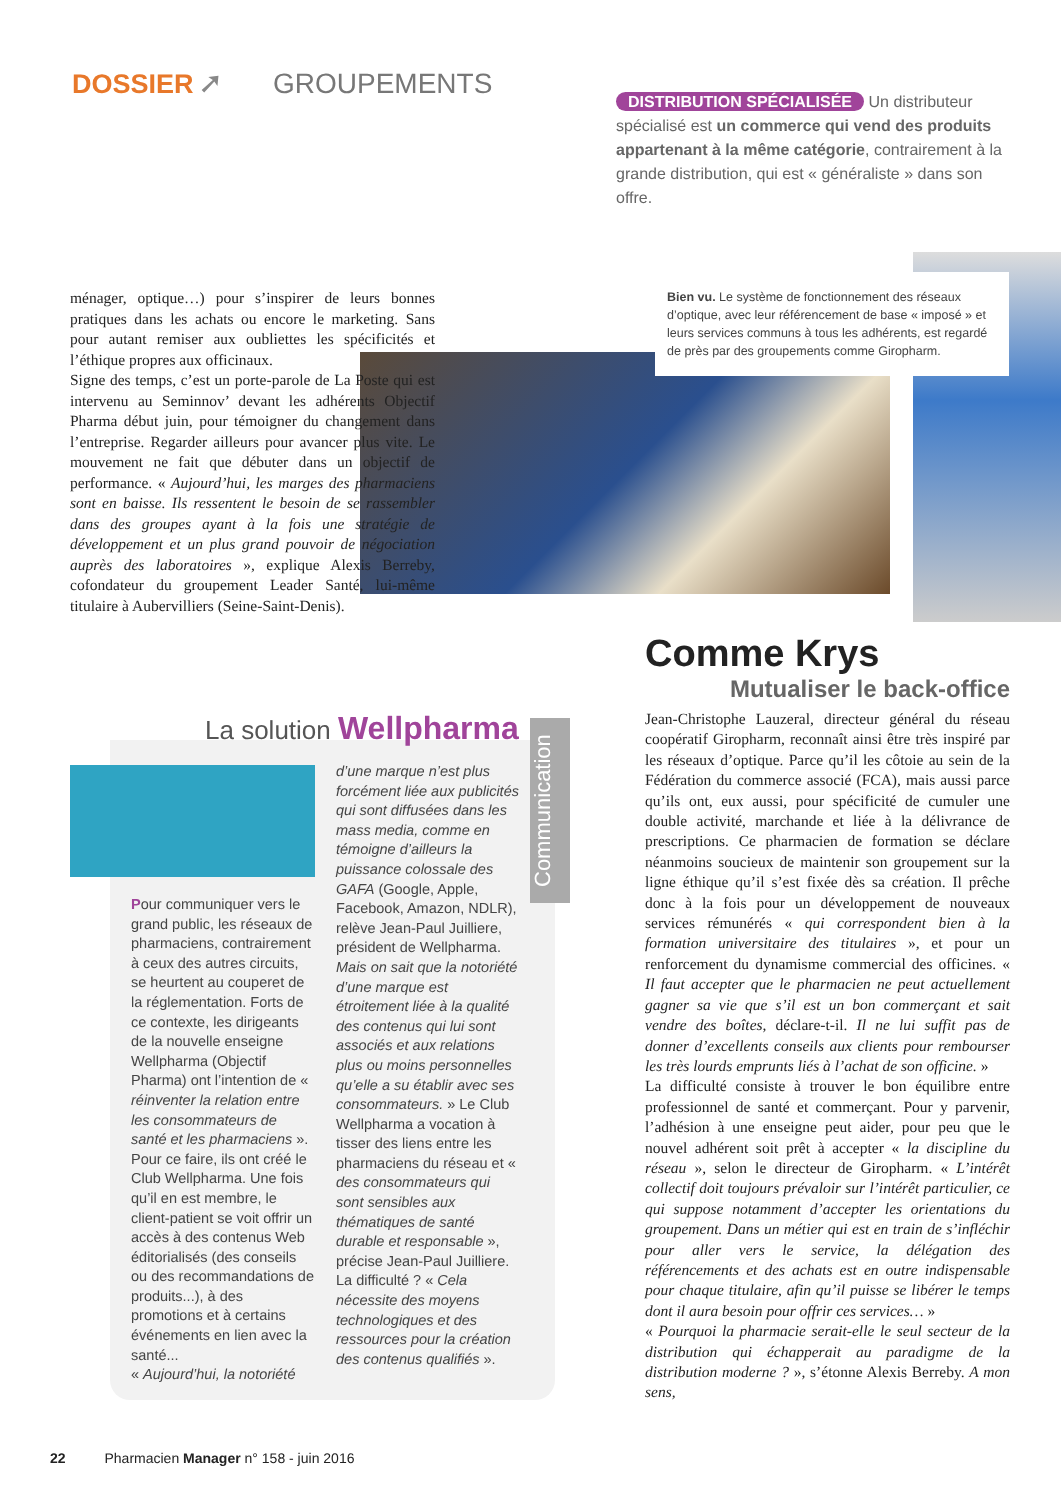DOSSIER ➚ GROUPEMENTS
DISTRIBUTION SPÉCIALISÉE Un distributeur spécialisé est un commerce qui vend des produits appartenant à la même catégorie, contrairement à la grande distribution, qui est « généraliste » dans son offre.
Bien vu. Le système de fonctionnement des réseaux d’optique, avec leur référencement de base « imposé » et leurs services communs à tous les adhérents, est regardé de près par des groupements comme Giropharm.
ménager, optique…) pour s’inspirer de leurs bonnes pratiques dans les achats ou encore le marketing. Sans pour autant remiser aux oubliettes les spécificités et l’éthique propres aux officinaux.
Signe des temps, c’est un porte-parole de La Poste qui est intervenu au Seminnov’ devant les adhérents Objectif Pharma début juin, pour témoigner du changement dans l’entreprise. Regarder ailleurs pour avancer plus vite. Le mouvement ne fait que débuter dans un objectif de performance. « Aujourd’hui, les marges des pharmaciens sont en baisse. Ils ressentent le besoin de se rassembler dans des groupes ayant à la fois une stratégie de développement et un plus grand pouvoir de négociation auprès des laboratoires », explique Alexis Berreby, cofondateur du groupement Leader Santé, lui-même titulaire à Aubervilliers (Seine-Saint-Denis).
La solution Wellpharma
Communication
Pour communiquer vers le grand public, les réseaux de pharmaciens, contrairement à ceux des autres circuits, se heurtent au couperet de la réglementation. Forts de ce contexte, les dirigeants de la nouvelle enseigne Wellpharma (Objectif Pharma) ont l’intention de « réinventer la relation entre les consommateurs de santé et les pharmaciens ». Pour ce faire, ils ont créé le Club Wellpharma. Une fois qu’il en est membre, le client-patient se voit offrir un accès à des contenus Web éditorialisés (des conseils ou des recommandations de produits...), à des promotions et à certains événements en lien avec la santé...
« Aujourd’hui, la notoriété
d’une marque n’est plus forcément liée aux publicités qui sont diffusées dans les mass media, comme en témoigne d’ailleurs la puissance colossale des GAFA (Google, Apple, Facebook, Amazon, NDLR), relève Jean-Paul Juilliere, président de Wellpharma. Mais on sait que la notoriété d’une marque est étroitement liée à la qualité des contenus qui lui sont associés et aux relations plus ou moins personnelles qu’elle a su établir avec ses consommateurs. » Le Club Wellpharma a vocation à tisser des liens entre les pharmaciens du réseau et « des consommateurs qui sont sensibles aux thématiques de santé durable et responsable », précise Jean-Paul Juilliere. La difficulté ? « Cela nécessite des moyens technologiques et des ressources pour la création des contenus qualifiés ».
Comme Krys
Mutualiser le back-office
Jean-Christophe Lauzeral, directeur général du réseau coopératif Giropharm, reconnaît ainsi être très inspiré par les réseaux d’optique. Parce qu’il les côtoie au sein de la Fédération du commerce associé (FCA), mais aussi parce qu’ils ont, eux aussi, pour spécificité de cumuler une double activité, marchande et liée à la délivrance de prescriptions. Ce pharmacien de formation se déclare néanmoins soucieux de maintenir son groupement sur la ligne éthique qu’il s’est fixée dès sa création. Il prêche donc à la fois pour un développement de nouveaux services rémunérés « qui correspondent bien à la formation universitaire des titulaires », et pour un renforcement du dynamisme commercial des officines. « Il faut accepter que le pharmacien ne peut actuellement gagner sa vie que s’il est un bon commerçant et sait vendre des boîtes, déclare-t-il. Il ne lui suffit pas de donner d’excellents conseils aux clients pour rembourser les très lourds emprunts liés à l’achat de son officine. »
La difficulté consiste à trouver le bon équilibre entre professionnel de santé et commerçant. Pour y parvenir, l’adhésion à une enseigne peut aider, pour peu que le nouvel adhérent soit prêt à accepter « la discipline du réseau », selon le directeur de Giropharm. « L’intérêt collectif doit toujours prévaloir sur l’intérêt particulier, ce qui suppose notamment d’accepter les orientations du groupement. Dans un métier qui est en train de s’infléchir pour aller vers le service, la délégation des référencements et des achats est en outre indispensable pour chaque titulaire, afin qu’il puisse se libérer le temps dont il aura besoin pour offrir ces services… »
« Pourquoi la pharmacie serait-elle le seul secteur de la distribution qui échapperait au paradigme de la distribution moderne ? », s’étonne Alexis Berreby. A mon sens,
22 Pharmacien Manager n° 158 - juin 2016